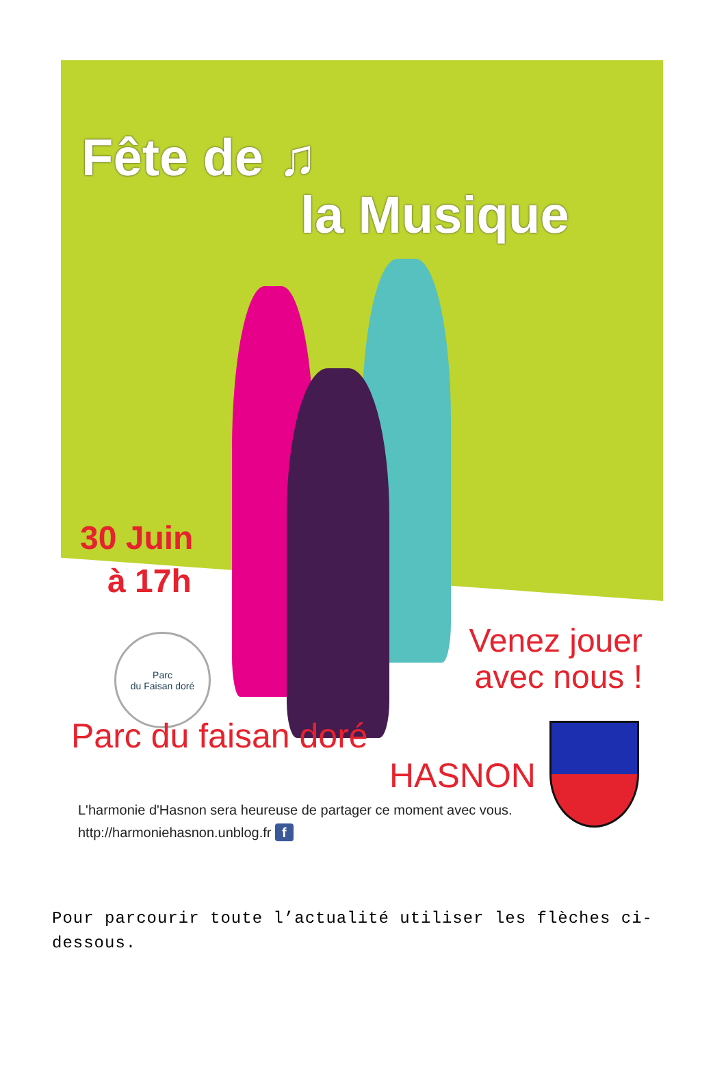Parc
du Faisan doré
Fête de ♫
la Musique
30 Juin
à 17h
Venez jouer
avec nous !
Parc du faisan doré
HASNON
L'harmonie d'Hasnon sera heureuse de partager ce moment avec vous.
http://harmoniehasnon.unblog.fr f
Pour parcourir toute l’actualité utiliser les flèches ci-dessous.